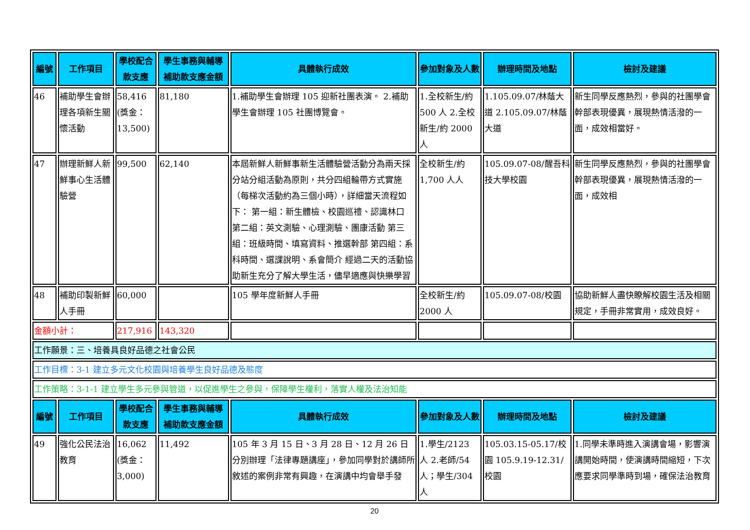| 編號 | 工作項目 | 學校配合款支應 | 學生事務與輔導補助款支應金額 | 具體執行成效 | 參加對象及人數 | 辦理時間及地點 | 檢討及建議 |
| --- | --- | --- | --- | --- | --- | --- | --- |
| 46 | 補助學生會辦理各項新生關懷活動 | 58,416 (獎金：13,500) | 81,180 | 1.補助學生會辦理 105 迎新社團表演。 2.補助學生會辦理 105 社團博覽會。 | 1.全校新生/約500 人 2.全校新生/約 2000 人 | 1.105.09.07/林蔭大道 2.105.09.07/林蔭大道 | 新生同學反應熱烈，參與的社團學會幹部表現優異，展現熱情活潑的一面，成效相當好。 |
| 47 | 辦理新鮮人新鮮事心生活體驗營 | 99,500 | 62,140 | 本屆新鮮人新鮮事新生活體驗營活動分為兩天採分站分組活動為原則，共分四組輪帶方式實施（每梯次活動約為三個小時），詳細當天流程如下： 第一組：新生體檢、校園巡禮、認識林口 第二組：英文測驗、心理測驗、團康活動 第三組：班級時間、填寫資料、推選幹部 第四組：系科時間、選課說明、系會簡介 經過二天的活動協助新生充分了解大學生活，儘早適應與快樂學習 | 全校新生/約1,700 人人 | 105.09.07-08/醒吾科技大學校園 | 新生同學反應熱烈，參與的社團學會幹部表現優異，展現熱情活潑的一面，成效相 |
| 48 | 補助印製新鮮人手冊 | 60,000 | | 105 學年度新鮮人手冊 | 全校新生/約2000 人 | 105.09.07-08/校園 | 協助新鮮人盡快瞭解校園生活及相關規定，手冊非常實用，成效良好。 |
| 金額小計： | | 217,916 | 143,320 | | | | |
| 工作願景：三、培養具良好品德之社會公民 | | | | | | | |
| 工作目標：3-1 建立多元文化校園與培養學生良好品德及態度 | | | | | | | |
| 工作策略：3-1-1 建立學生多元參與管道，以促進學生之參與，保障學生權利，落實人權及法治知能 | | | | | | | |
| 編號 | 工作項目 | 學校配合款支應 | 學生事務與輔導補助款支應金額 | 具體執行成效 | 參加對象及人數 | 辦理時間及地點 | 檢討及建議 |
| 49 | 強化公民法治教育 | 16,062 (獎金：3,000) | 11,492 | 105 年 3 月 15 日、3 月 28 日、12 月 26 日分別辦理「法律專題講座」，參加同學對於講師所敘述的案例非常有興趣，在演講中均會舉手發 | 1.學生/2123 人 2.老師/54 人；學生/304 人 | 105.03.15-05.17/校園 105.9.19-12.31/校園 | 1.同學未準時進入演講會場，影響演講開始時間，使演講時間縮短，下次應要求同學準時到場，確保法治教育 |
20